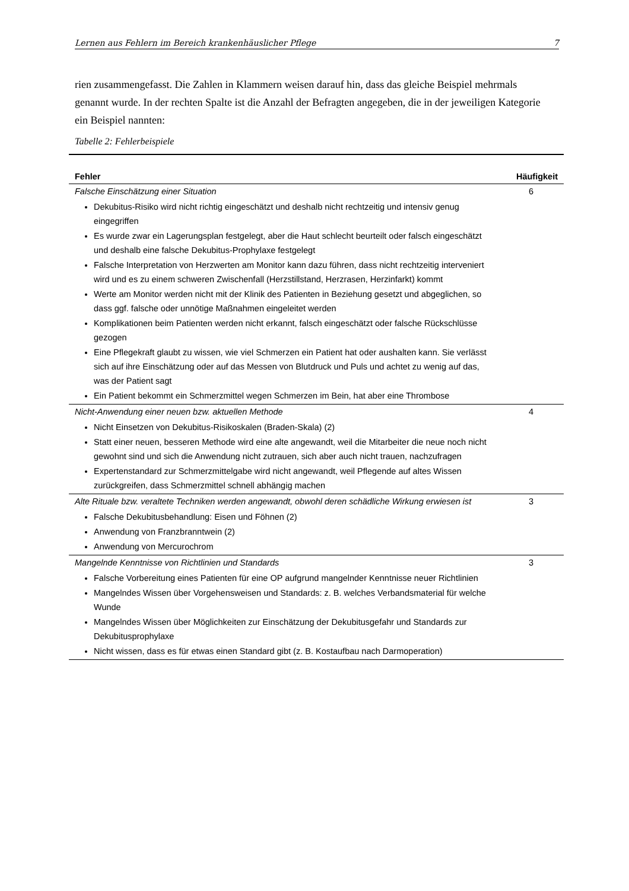Lernen aus Fehlern im Bereich krankenhäuslicher Pflege 7
rien zusammengefasst. Die Zahlen in Klammern weisen darauf hin, dass das gleiche Beispiel mehrmals genannt wurde. In der rechten Spalte ist die Anzahl der Befragten angegeben, die in der jeweiligen Kategorie ein Beispiel nannten:
Tabelle 2: Fehlerbeispiele
| Fehler | Häufigkeit |
| --- | --- |
| Falsche Einschätzung einer Situation Dekubitus-Risiko wird nicht richtig eingeschätzt und deshalb nicht rechtzeitig und intensiv genug eingegriffen Es wurde zwar ein Lagerungsplan festgelegt, aber die Haut schlecht beurteilt oder falsch eingeschätzt und deshalb eine falsche Dekubitus-Prophylaxe festgelegt Falsche Interpretation von Herzwerten am Monitor kann dazu führen, dass nicht rechtzeitig interveniert wird und es zu einem schweren Zwischenfall (Herzstillstand, Herzrasen, Herzinfarkt) kommt Werte am Monitor werden nicht mit der Klinik des Patienten in Beziehung gesetzt und abgeglichen, so dass ggf. falsche oder unnötige Maßnahmen eingeleitet werden Komplikationen beim Patienten werden nicht erkannt, falsch eingeschätzt oder falsche Rückschlüsse gezogen Eine Pflegekraft glaubt zu wissen, wie viel Schmerzen ein Patient hat oder aushalten kann. Sie verlässt sich auf ihre Einschätzung oder auf das Messen von Blutdruck und Puls und achtet zu wenig auf das, was der Patient sagt Ein Patient bekommt ein Schmerzmittel wegen Schmerzen im Bein, hat aber eine Thrombose | 6 |
| Nicht-Anwendung einer neuen bzw. aktuellen Methode Nicht Einsetzen von Dekubitus-Risikoskalen (Braden-Skala) (2) Statt einer neuen, besseren Methode wird eine alte angewandt, weil die Mitarbeiter die neue noch nicht gewohnt sind und sich die Anwendung nicht zutrauen, sich aber auch nicht trauen, nachzufragen Expertenstandard zur Schmerzmittelgabe wird nicht angewandt, weil Pflegende auf altes Wissen zurückgreifen, dass Schmerzmittel schnell abhängig machen | 4 |
| Alte Rituale bzw. veraltete Techniken werden angewandt, obwohl deren schädliche Wirkung erwiesen ist Falsche Dekubitusbehandlung: Eisen und Föhnen (2) Anwendung von Franzbranntwein (2) Anwendung von Mercurochrom | 3 |
| Mangelnde Kenntnisse von Richtlinien und Standards Falsche Vorbereitung eines Patienten für eine OP aufgrund mangelnder Kenntnisse neuer Richtlinien Mangelndes Wissen über Vorgehensweisen und Standards: z. B. welches Verbandsmaterial für welche Wunde Mangelndes Wissen über Möglichkeiten zur Einschätzung der Dekubitusgefahr und Standards zur Dekubitusprophylaxe Nicht wissen, dass es für etwas einen Standard gibt (z. B. Kostaufbau nach Darmoperation) | 3 |